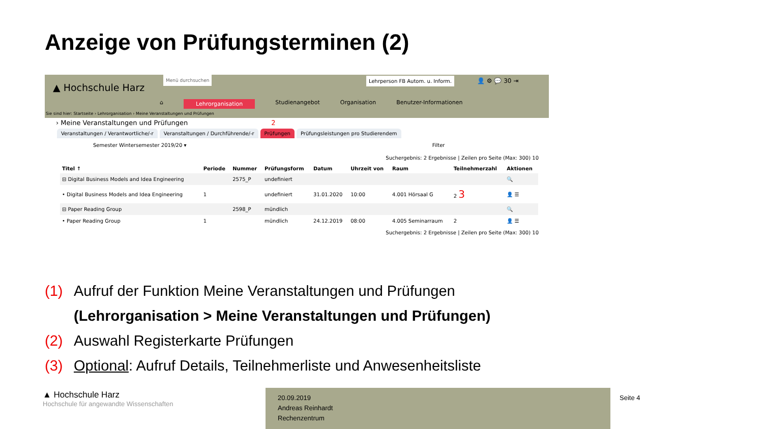Anzeige von Prüfungsterminen (2)
▲ Hochschule Harz
Menü durchsuchen
Lehrperson FB Autom. u. Inform.
👤 ⚙ 💬 30 ⇥
⌂ Lehrorganisation Studienangebot Organisation Benutzer-Informationen
Sie sind hier: Startseite › Lehrorganisation › Meine Veranstaltungen und Prüfungen
› Meine Veranstaltungen und Prüfungen 2
Veranstaltungen / Verantwortliche/-r Veranstaltungen / Durchführende/-r Prüfungen Prüfungsleistungen pro Studierendem
Semester Wintersemester 2019/20 ▾ Filter
Suchergebnis: 2 Ergebnisse | Zeilen pro Seite (Max: 300) 10
| Titel ↑ | Periode | Nummer | Prüfungsform | Datum | Uhrzeit von | Raum | Teilnehmerzahl | Aktionen |
| --- | --- | --- | --- | --- | --- | --- | --- | --- |
| ⊟ Digital Business Models and Idea Engineering | | 2575_P | undefiniert | | | | | 🔍 |
| • Digital Business Models and Idea Engineering | 1 | | undefiniert | 31.01.2020 | 10:00 | 4.001 Hörsaal G | 2 3 | 👤 ☰ |
| ⊟ Paper Reading Group | | 2598_P | mündlich | | | | | 🔍 |
| • Paper Reading Group | 1 | | mündlich | 24.12.2019 | 08:00 | 4.005 Seminarraum | 2 | 👤 ☰ |
Suchergebnis: 2 Ergebnisse | Zeilen pro Seite (Max: 300) 10
(1) Aufruf der Funktion Meine Veranstaltungen und Prüfungen
(Lehrorganisation > Meine Veranstaltungen und Prüfungen)
(2) Auswahl Registerkarte Prüfungen
(3) Optional: Aufruf Details, Teilnehmerliste und Anwesenheitsliste
▲ Hochschule Harz
Hochschule für angewandte Wissenschaften
20.09.2019
Andreas Reinhardt
Rechenzentrum
Seite 4